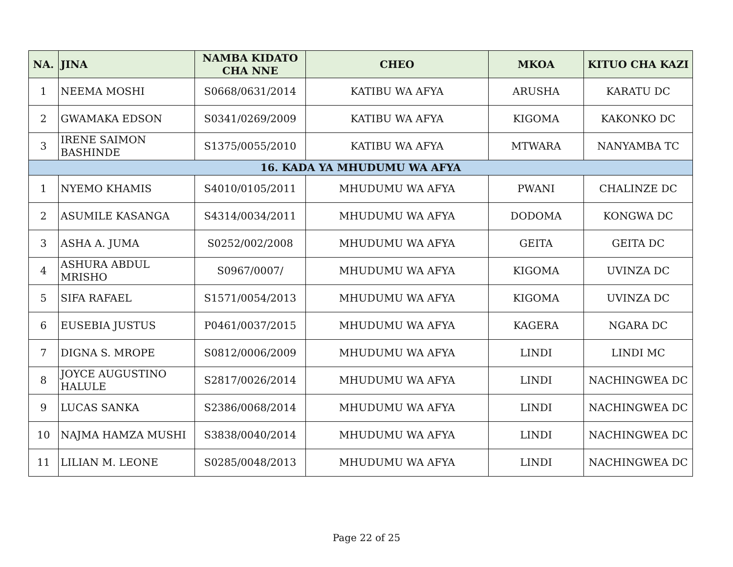| NA. | JINA | NAMBA KIDATO CHA NNE | CHEO | MKOA | KITUO CHA KAZI |
| --- | --- | --- | --- | --- | --- |
| 1 | NEEMA MOSHI | S0668/0631/2014 | KATIBU WA AFYA | ARUSHA | KARATU DC |
| 2 | GWAMAKA EDSON | S0341/0269/2009 | KATIBU WA AFYA | KIGOMA | KAKONKO DC |
| 3 | IRENE SAIMON BASHINDE | S1375/0055/2010 | KATIBU WA AFYA | MTWARA | NANYAMBA TC |
| 16. KADA YA MHUDUMU WA AFYA | | | | | |
| 1 | NYEMO KHAMIS | S4010/0105/2011 | MHUDUMU WA AFYA | PWANI | CHALINZE DC |
| 2 | ASUMILE KASANGA | S4314/0034/2011 | MHUDUMU WA AFYA | DODOMA | KONGWA DC |
| 3 | ASHA A. JUMA | S0252/002/2008 | MHUDUMU WA AFYA | GEITA | GEITA DC |
| 4 | ASHURA ABDUL MRISHO | S0967/0007/ | MHUDUMU WA AFYA | KIGOMA | UVINZA DC |
| 5 | SIFA RAFAEL | S1571/0054/2013 | MHUDUMU WA AFYA | KIGOMA | UVINZA DC |
| 6 | EUSEBIA JUSTUS | P0461/0037/2015 | MHUDUMU WA AFYA | KAGERA | NGARA DC |
| 7 | DIGNA S. MROPE | S0812/0006/2009 | MHUDUMU WA AFYA | LINDI | LINDI MC |
| 8 | JOYCE AUGUSTINO HALULE | S2817/0026/2014 | MHUDUMU WA AFYA | LINDI | NACHINGWEA DC |
| 9 | LUCAS SANKA | S2386/0068/2014 | MHUDUMU WA AFYA | LINDI | NACHINGWEA DC |
| 10 | NAJMA HAMZA MUSHI | S3838/0040/2014 | MHUDUMU WA AFYA | LINDI | NACHINGWEA DC |
| 11 | LILIAN M. LEONE | S0285/0048/2013 | MHUDUMU WA AFYA | LINDI | NACHINGWEA DC |
Page 22 of 25